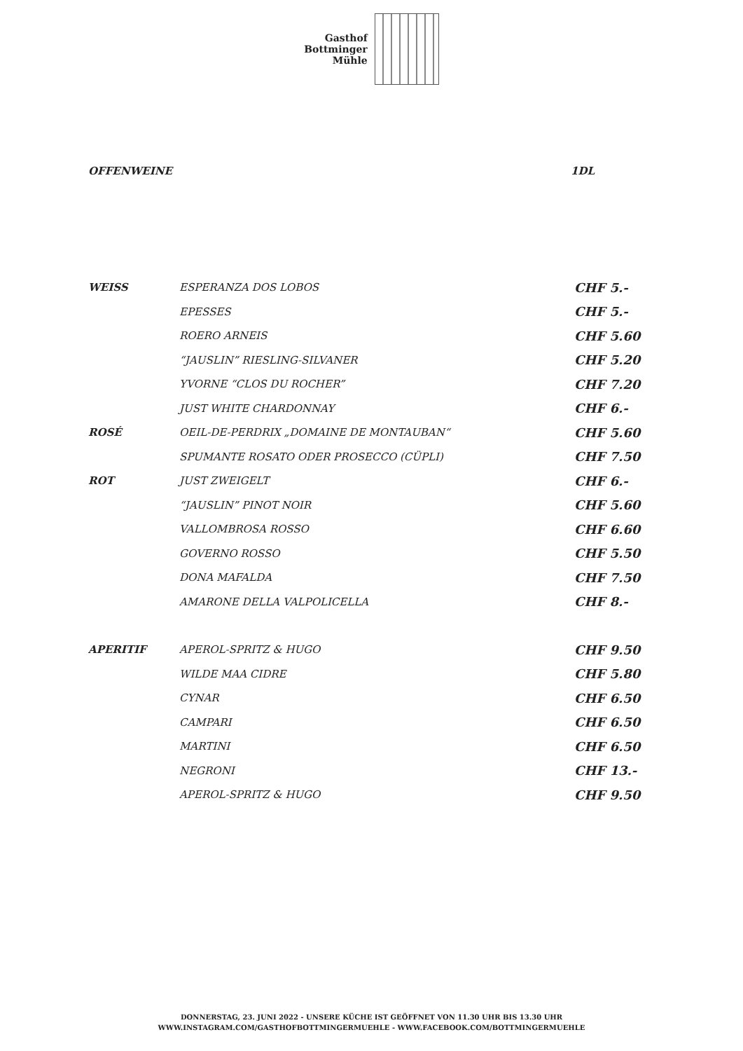Gasthof
Bottminger
Mühle
OFFENWEINE 1DL
| WEISS | ESPERANZA DOS LOBOS | CHF 5.- |
| | EPESSES | CHF 5.- |
| | ROERO ARNEIS | CHF 5.60 |
| | “JAUSLIN” RIESLING-SILVANER | CHF 5.20 |
| | YVORNE “CLOS DU ROCHER” | CHF 7.20 |
| | JUST WHITE CHARDONNAY | CHF 6.- |
| ROSÉ | OEIL-DE-PERDRIX „DOMAINE DE MONTAUBAN“ | CHF 5.60 |
| | SPUMANTE ROSATO ODER PROSECCO (CÜPLI) | CHF 7.50 |
| ROT | JUST ZWEIGELT | CHF 6.- |
| | “JAUSLIN” PINOT NOIR | CHF 5.60 |
| | VALLOMBROSA ROSSO | CHF 6.60 |
| | GOVERNO ROSSO | CHF 5.50 |
| | DONA MAFALDA | CHF 7.50 |
| | AMARONE DELLA VALPOLICELLA | CHF 8.- |
| APERITIF | APEROL-SPRITZ & HUGO | CHF 9.50 |
| | WILDE MAA CIDRE | CHF 5.80 |
| | CYNAR | CHF 6.50 |
| | CAMPARI | CHF 6.50 |
| | MARTINI | CHF 6.50 |
| | NEGRONI | CHF 13.- |
| | APEROL-SPRITZ & HUGO | CHF 9.50 |
DONNERSTAG, 23. JUNI 2022 - UNSERE KÜCHE IST GEÖFFNET VON 11.30 UHR BIS 13.30 UHR
WWW.INSTAGRAM.COM/GASTHOFBOTTMINGERMUEHLE - WWW.FACEBOOK.COM/BOTTMINGERMUEHLE